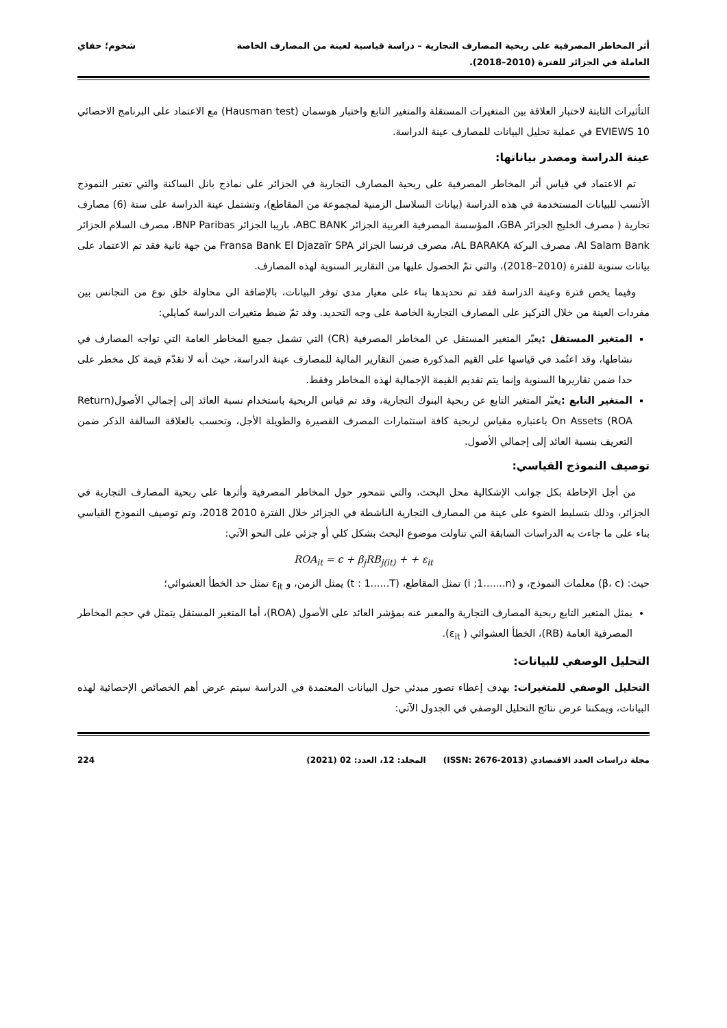أثر المخاطر المصرفية على ربحية المصارف التجارية – دراسة قياسية لعينة من المصارف الخاصة
العاملة في الجزائر للفترة (2010–2018).
شخوم؛ حفاي
التأثيرات الثابتة لاختبار العلاقة بين المتغيرات المستقلة والمتغير التابع واختبار هوسمان (Hausman test) مع الاعتماد على البرنامج الاحصائي EVIEWS 10 في عملية تحليل البيانات للمصارف عينة الدراسة.
عينة الدراسة ومصدر بياناتها:
تم الاعتماد في قياس أثر المخاطر المصرفية على ربحية المصارف التجارية في الجزائر على نماذج بانل الساكنة والتي تعتبر النموذج الأنسب للبيانات المستخدمة في هذه الدراسة (بيانات السلاسل الزمنية لمجموعة من المقاطع)، وتشتمل عينة الدراسة على ستة (6) مصارف تجارية ( مصرف الخليج الجزائر GBA، المؤسسة المصرفية العربية الجزائر ABC BANK، باريبا الجزائر BNP Paribas، مصرف السلام الجزائر Al Salam Bank، مصرف البركة AL BARAKA، مصرف فرنسا الجزائر Fransa Bank El Djazaïr SPA من جهة ثانية فقد تم الاعتماد على بيانات سنوية للفترة (2010–2018)، والتي تمّ الحصول عليها من التقارير السنوية لهذه المصارف.
وفيما يخص فترة وعينة الدراسة فقد تم تحديدها بناء على معيار مدى توفر البيانات، بالإضافة الى محاولة خلق نوع من التجانس بين مفردات العينة من خلال التركيز على المصارف التجارية الخاصة على وجه التحديد. وقد تمّ ضبط متغيرات الدراسة كمايلي:
المتغير المستقل : يعبّر المتغير المستقل عن المخاطر المصرفية (CR) التي تشمل جميع المخاطر العامة التي تواجه المصارف في نشاطها، وقد اعتُمد في قياسها على القيم المذكورة ضمن التقارير المالية للمصارف عينة الدراسة، حيث أنه لا تقدّم قيمة كل مخطر على حدا ضمن تقاريرها السنوية وإنما يتم تقديم القيمة الإجمالية لهذه المخاطر وفقط.
المتغير التابع : يعبّر المتغير التابع عن ربحية البنوك التجارية، وقد تم قياس الربحية باستخدام نسبة العائد إلى إجمالي الأصول(Return On Assets (ROA باعتباره مقياس لربحية كافة استثمارات المصرف القصيرة والطويلة الأجل، وتحسب بالعلاقة السالفة الذكر ضمن التعريف بنسبة العائد إلى إجمالي الأصول.
توصيف النموذج القياسي:
من أجل الإحاطة بكل جوانب الإشكالية محل البحث، والتي تتمحور حول المخاطر المصرفية وأثرها على ربحية المصارف التجارية في الجزائر، وذلك بتسليط الضوء على عينة من المصارف التجارية الناشطة في الجزائر خلال الفترة 2010 2018، وتم توصيف النموذج القياسي بناء على ما جاءت به الدراسات السابقة التي تناولت موضوع البحث بشكل كلي أو جزئي على النحو الآتي:
ROA<sub>it</sub> = c + β<sub>j</sub>RB<sub>j(it)</sub> + + ε<sub>it</sub>
حيث: (β، c) معلمات النموذج، و (i ;1.......n) تمثل المقاطع، (t : 1......T) يمثل الزمن، و ε<sub>it</sub> تمثل حد الخطأ العشوائي؛
يمثل المتغير التابع ربحية المصارف التجارية والمعبر عنه بمؤشر العائد على الأصول (ROA)، أما المتغير المستقل يتمثل في حجم المخاطر المصرفية العامة (RB)، الخطأ العشوائي ( ε<sub>it</sub>).
التحليل الوصفي للبيانات:
التحليل الوصفي للمتغيرات: بهدف إعطاء تصور مبدئي حول البيانات المعتمدة في الدراسة سيتم عرض أهم الخصائص الإحصائية لهذه البيانات، ويمكننا عرض نتائج التحليل الوصفي في الجدول الآتي:
مجلة دراسات العدد الاقتصادي (ISSN: 2676-2013) المجلد: 12، العدد: 02 (2021) 224